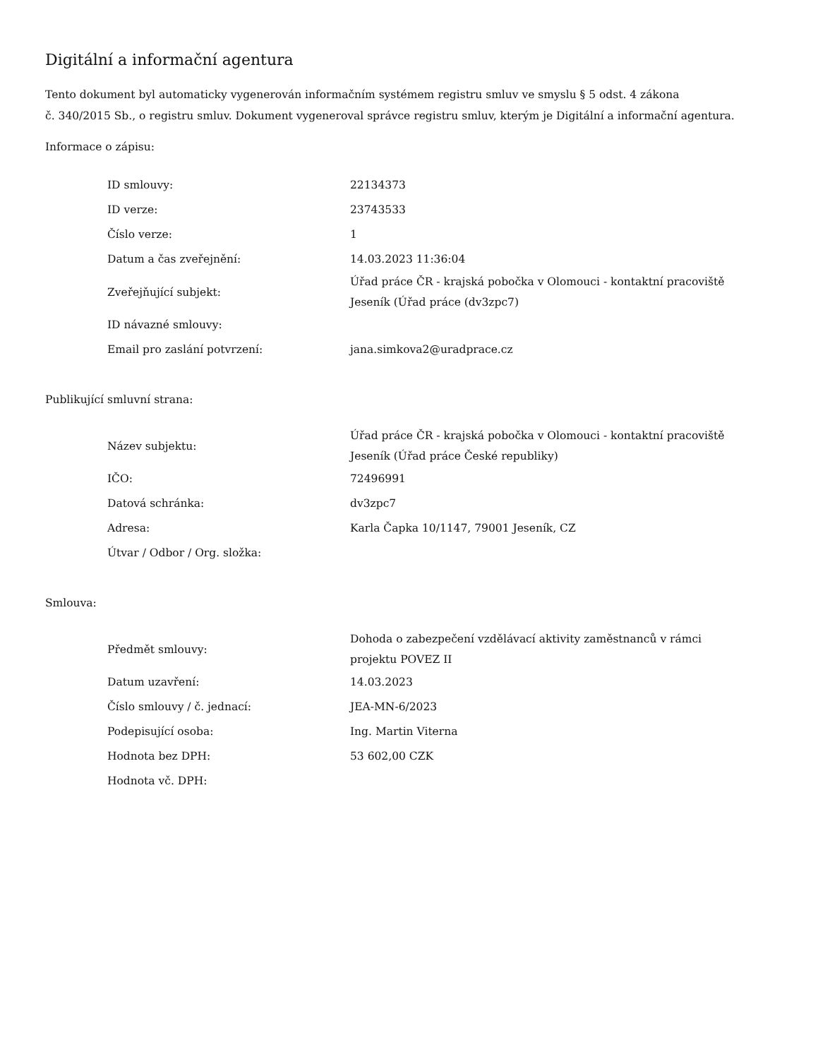Digitální a informační agentura
Tento dokument byl automaticky vygenerován informačním systémem registru smluv ve smyslu § 5 odst. 4 zákona
č. 340/2015 Sb., o registru smluv. Dokument vygeneroval správce registru smluv, kterým je Digitální a informační agentura.
Informace o zápisu:
| ID smlouvy: | 22134373 |
| ID verze: | 23743533 |
| Číslo verze: | 1 |
| Datum a čas zveřejnění: | 14.03.2023 11:36:04 |
| Zveřejňující subjekt: | Úřad práce ČR - krajská pobočka v Olomouci - kontaktní pracoviště Jeseník (Úřad práce (dv3zpc7) |
| ID návazné smlouvy: | |
| Email pro zaslání potvrzení: | jana.simkova2@uradprace.cz |
Publikující smluvní strana:
| Název subjektu: | Úřad práce ČR - krajská pobočka v Olomouci - kontaktní pracoviště Jeseník (Úřad práce České republiky) |
| IČO: | 72496991 |
| Datová schránka: | dv3zpc7 |
| Adresa: | Karla Čapka 10/1147, 79001 Jeseník, CZ |
| Útvar / Odbor / Org. složka: | |
Smlouva:
| Předmět smlouvy: | Dohoda o zabezpečení vzdělávací aktivity zaměstnanců v rámci projektu POVEZ II |
| Datum uzavření: | 14.03.2023 |
| Číslo smlouvy / č. jednací: | JEA-MN-6/2023 |
| Podepisující osoba: | Ing. Martin Viterna |
| Hodnota bez DPH: | 53 602,00 CZK |
| Hodnota vč. DPH: | |